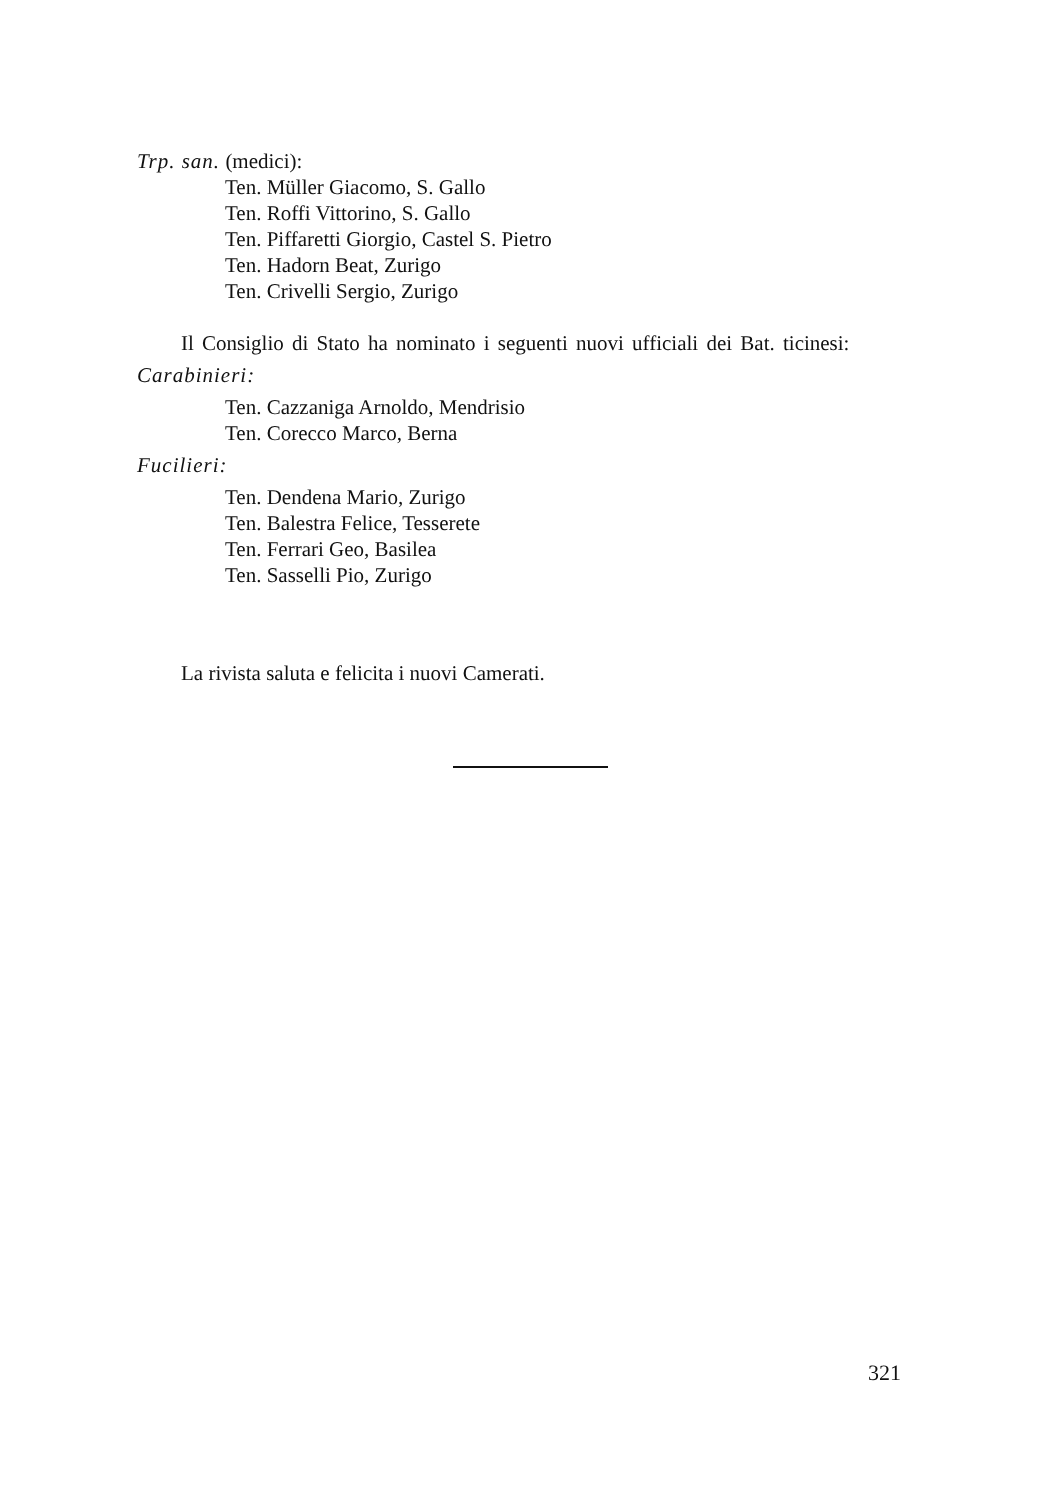Trp. san. (medici):
Ten. Müller Giacomo, S. Gallo
Ten. Roffi Vittorino, S. Gallo
Ten. Piffaretti Giorgio, Castel S. Pietro
Ten. Hadorn Beat, Zurigo
Ten. Crivelli Sergio, Zurigo
Il Consiglio di Stato ha nominato i seguenti nuovi ufficiali dei Bat. ticinesi:
Carabinieri:
Ten. Cazzaniga Arnoldo, Mendrisio
Ten. Corecco Marco, Berna
Fucilieri:
Ten. Dendena Mario, Zurigo
Ten. Balestra Felice, Tesserete
Ten. Ferrari Geo, Basilea
Ten. Sasselli Pio, Zurigo
La rivista saluta e felicita i nuovi Camerati.
321